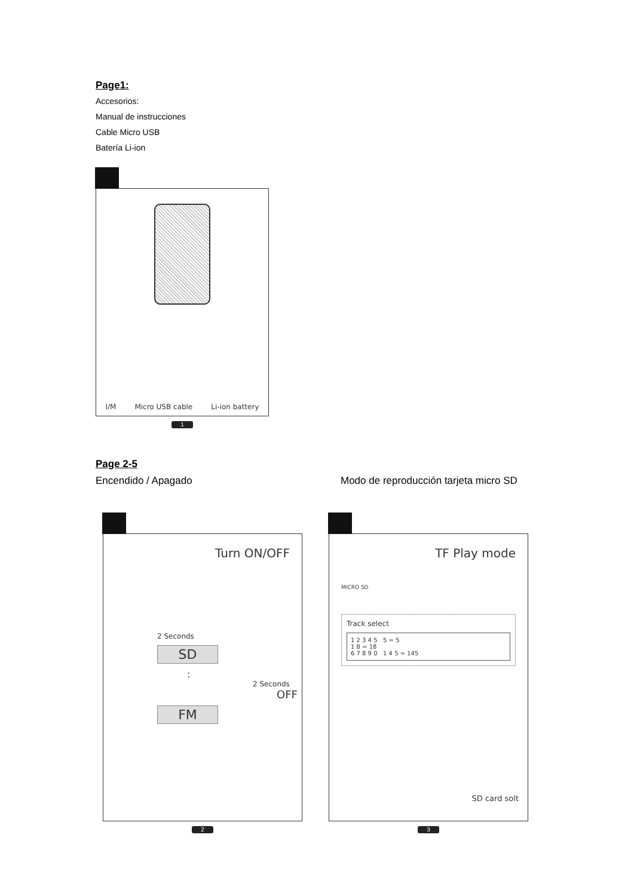Page1:
Accesorios:
Manual de instrucciones
Cable Micro USB
Batería Li-ion
I/M Micro USB cable Li-ion battery
1
Page 2-5
Encendido / Apagado Modo de reproducción tarjeta micro SD
Turn ON/OFF
2 Seconds
SD
:
2 Seconds
OFF
FM
2
TF Play mode
MICRO SD
Track select
1 2 3 4 5 5 = 5
1 8 = 18
6 7 8 9 0 1 4 5 = 145
SD card solt
3